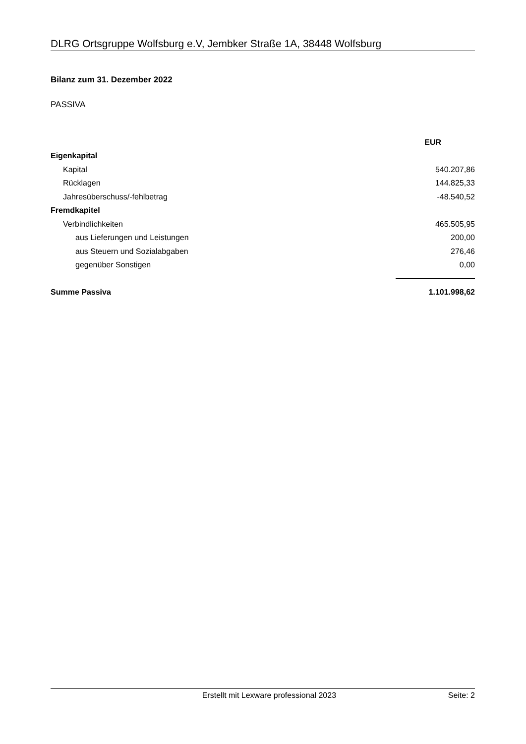DLRG Ortsgruppe Wolfsburg e.V, Jembker Straße 1A, 38448 Wolfsburg
Bilanz zum 31. Dezember 2022
PASSIVA
| | EUR |
| Eigenkapital | |
| Kapital | 540.207,86 |
| Rücklagen | 144.825,33 |
| Jahresüberschuss/-fehlbetrag | -48.540,52 |
| Fremdkapitel | |
| Verbindlichkeiten | 465.505,95 |
| aus Lieferungen und Leistungen | 200,00 |
| aus Steuern und Sozialabgaben | 276,46 |
| gegenüber Sonstigen | 0,00 |
| Summe Passiva | 1.101.998,62 |
Erstellt mit Lexware professional 2023 Seite: 2